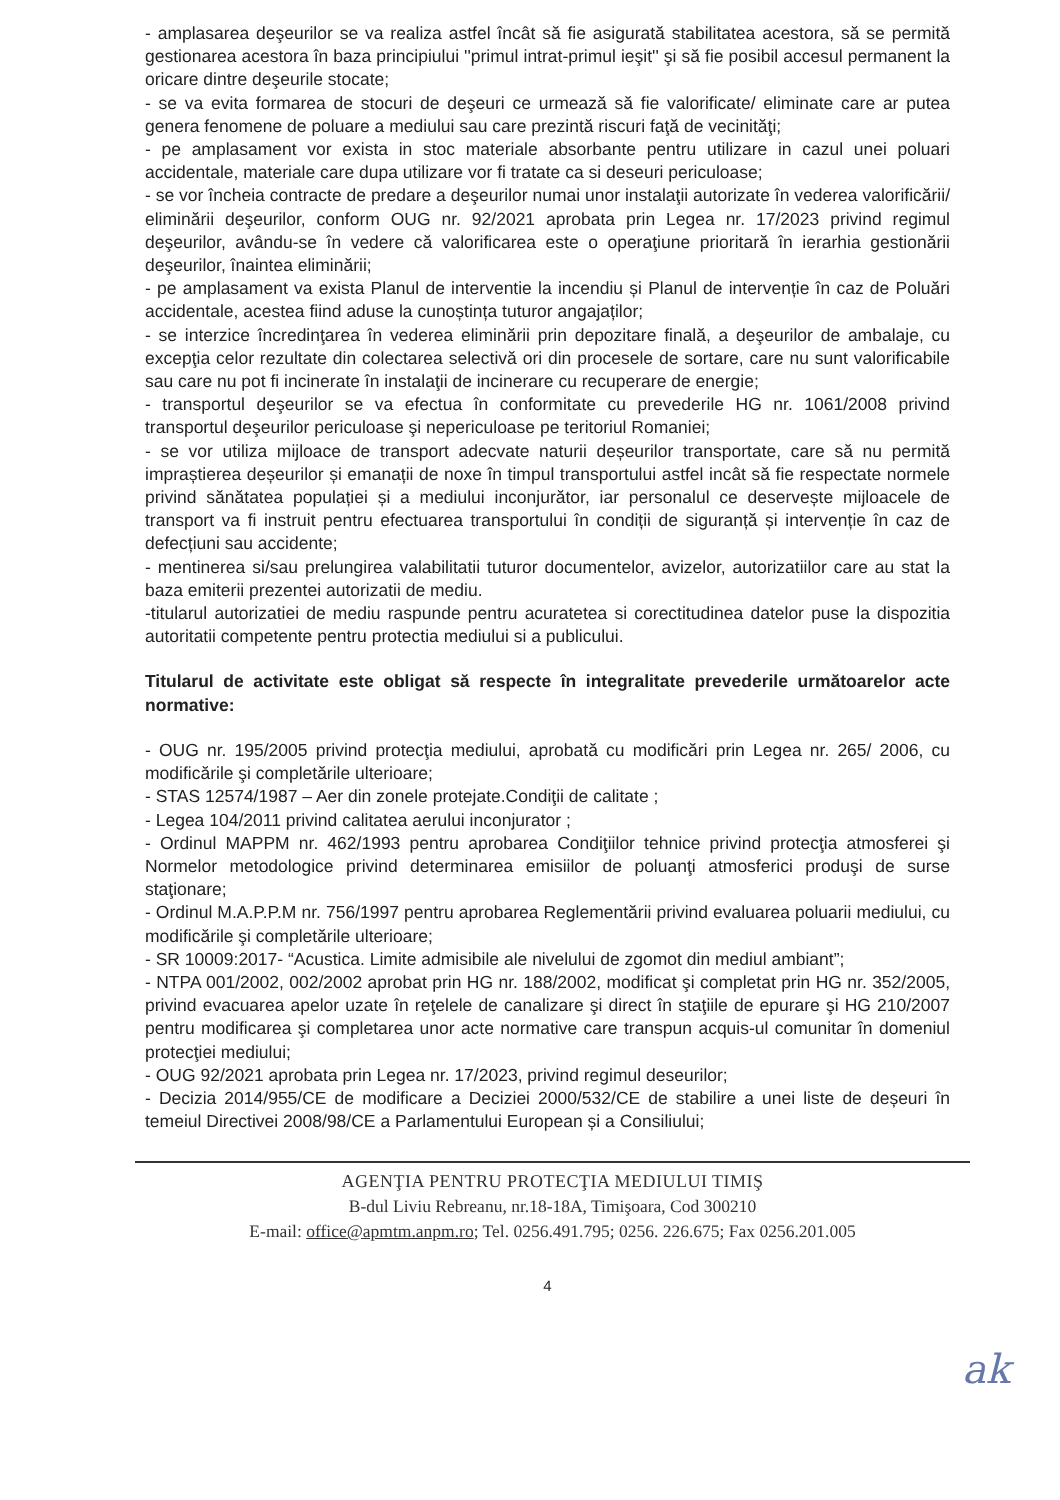- amplasarea deşeurilor se va realiza astfel încât să fie asigurată stabilitatea acestora, să se permită gestionarea acestora în baza principiului ''primul intrat-primul ieşit'' şi să fie posibil accesul permanent la oricare dintre deşeurile stocate;
- se va evita formarea de stocuri de deşeuri ce urmează să fie valorificate/ eliminate care ar putea genera fenomene de poluare a mediului sau care prezintă riscuri faţă de vecinităţi;
- pe amplasament vor exista in stoc materiale absorbante pentru utilizare in cazul unei poluari accidentale, materiale care dupa utilizare vor fi tratate ca si deseuri periculoase;
- se vor încheia contracte de predare a deşeurilor numai unor instalaţii autorizate în vederea valorificării/ eliminării deşeurilor, conform OUG nr. 92/2021 aprobata prin Legea nr. 17/2023 privind regimul deşeurilor, avându-se în vedere că valorificarea este o operaţiune prioritară în ierarhia gestionării deşeurilor, înaintea eliminării;
- pe amplasament va exista Planul de interventie la incendiu și Planul de intervenție în caz de Poluări accidentale, acestea fiind aduse la cunoștința tuturor angajaților;
- se interzice încredinţarea în vederea eliminării prin depozitare finală, a deşeurilor de ambalaje, cu excepţia celor rezultate din colectarea selectivă ori din procesele de sortare, care nu sunt valorificabile sau care nu pot fi incinerate în instalaţii de incinerare cu recuperare de energie;
- transportul deşeurilor se va efectua în conformitate cu prevederile HG nr. 1061/2008 privind transportul deşeurilor periculoase şi nepericuloase pe teritoriul Romaniei;
- se vor utiliza mijloace de transport adecvate naturii deșeurilor transportate, care să nu permită impraștierea deșeurilor și emanații de noxe în timpul transportului astfel incât să fie respectate normele privind sănătatea populației și a mediului inconjurător, iar personalul ce deservește mijloacele de transport va fi instruit pentru efectuarea transportului în condiții de siguranță și intervenție în caz de defecțiuni sau accidente;
- mentinerea si/sau prelungirea valabilitatii tuturor documentelor, avizelor, autorizatiilor care au stat la baza emiterii prezentei autorizatii de mediu.
-titularul autorizatiei de mediu raspunde pentru acuratetea si corectitudinea datelor puse la dispozitia autoritatii competente pentru protectia mediului si a publicului.
Titularul de activitate este obligat să respecte în integralitate prevederile următoarelor acte normative:
- OUG nr. 195/2005 privind protecţia mediului, aprobată cu modificări prin Legea nr. 265/ 2006, cu modificările şi completările ulterioare;
- STAS 12574/1987 – Aer din zonele protejate.Condiţii de calitate ;
- Legea 104/2011 privind calitatea aerului inconjurator ;
- Ordinul MAPPM nr. 462/1993 pentru aprobarea Condiţiilor tehnice privind protecţia atmosferei şi Normelor metodologice privind determinarea emisiilor de poluanţi atmosferici produşi de surse staţionare;
- Ordinul M.A.P.P.M nr. 756/1997 pentru aprobarea Reglementării privind evaluarea poluarii mediului, cu modificările şi completările ulterioare;
- SR 10009:2017- “Acustica. Limite admisibile ale nivelului de zgomot din mediul ambiant”;
- NTPA 001/2002, 002/2002 aprobat prin HG nr. 188/2002, modificat şi completat prin HG nr. 352/2005, privind evacuarea apelor uzate în reţelele de canalizare şi direct în staţiile de epurare şi HG 210/2007 pentru modificarea şi completarea unor acte normative care transpun acquis-ul comunitar în domeniul protecţiei mediului;
- OUG 92/2021 aprobata prin Legea nr. 17/2023, privind regimul deseurilor;
- Decizia 2014/955/CE de modificare a Deciziei 2000/532/CE de stabilire a unei liste de deșeuri în temeiul Directivei 2008/98/CE a Parlamentului European și a Consiliului;
AGENŢIA PENTRU PROTECŢIA MEDIULUI TIMIŞ
B-dul Liviu Rebreanu, nr.18-18A, Timişoara, Cod 300210
E-mail: office@apmtm.anpm.ro; Tel. 0256.491.795; 0256. 226.675; Fax 0256.201.005
4
ak